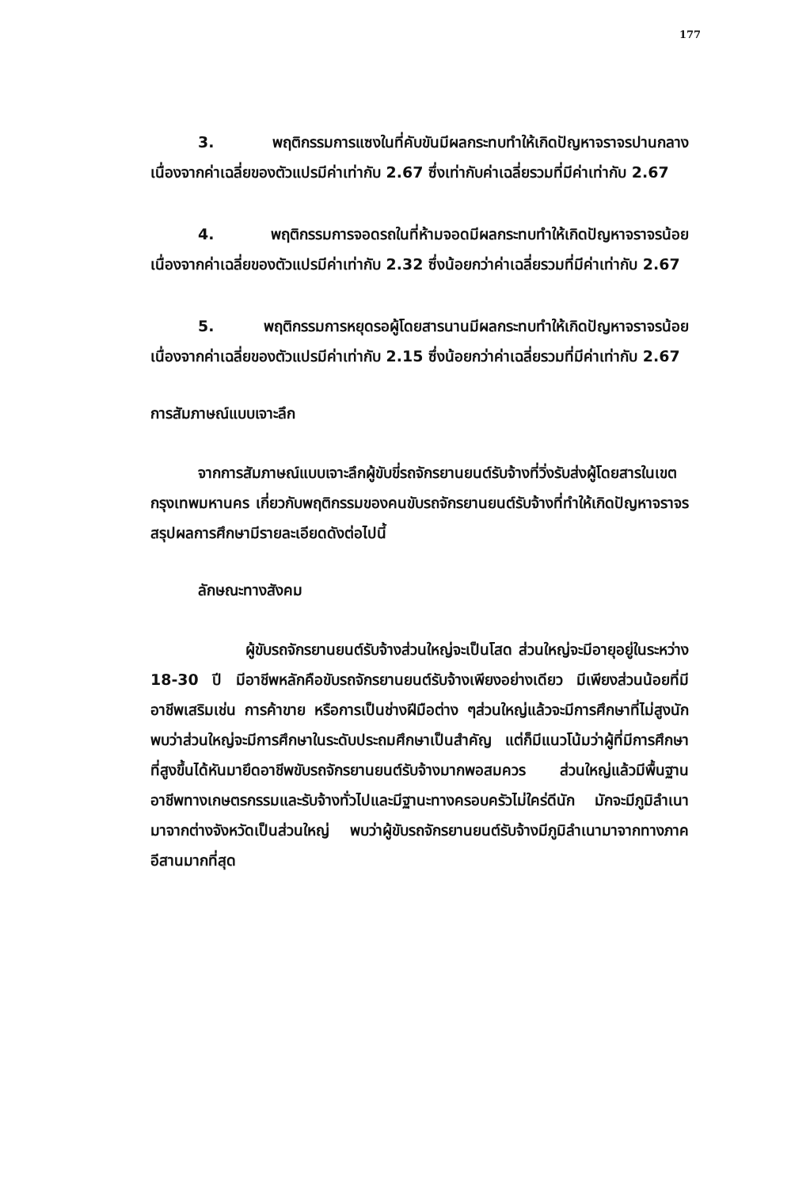177
3. พฤติกรรมการแซงในที่คับขันมีผลกระทบทำให้เกิดปัญหาจราจรปานกลาง เนื่องจากค่าเฉลี่ยของตัวแปรมีค่าเท่ากับ 2.67 ซึ่งเท่ากับค่าเฉลี่ยรวมที่มีค่าเท่ากับ 2.67
4. พฤติกรรมการจอดรถในที่ห้ามจอดมีผลกระทบทำให้เกิดปัญหาจราจรน้อย เนื่องจากค่าเฉลี่ยของตัวแปรมีค่าเท่ากับ 2.32 ซึ่งน้อยกว่าค่าเฉลี่ยรวมที่มีค่าเท่ากับ 2.67
5. พฤติกรรมการหยุดรอผู้โดยสารนานมีผลกระทบทำให้เกิดปัญหาจราจรน้อย เนื่องจากค่าเฉลี่ยของตัวแปรมีค่าเท่ากับ 2.15 ซึ่งน้อยกว่าค่าเฉลี่ยรวมที่มีค่าเท่ากับ 2.67
การสัมภาษณ์แบบเจาะลึก
จากการสัมภาษณ์แบบเจาะลึกผู้ขับขี่รถจักรยานยนต์รับจ้างที่วิ่งรับส่งผู้โดยสารในเขตกรุงเทพมหานคร เกี่ยวกับพฤติกรรมของคนขับรถจักรยานยนต์รับจ้างที่ทำให้เกิดปัญหาจราจร สรุปผลการศึกษามีรายละเอียดดังต่อไปนี้
ลักษณะทางสังคม
ผู้ขับรถจักรยานยนต์รับจ้างส่วนใหญ่จะเป็นโสด ส่วนใหญ่จะมีอายุอยู่ในระหว่าง 18-30 ปี มีอาชีพหลักคือขับรถจักรยานยนต์รับจ้างเพียงอย่างเดียว มีเพียงส่วนน้อยที่มีอาชีพเสริมเช่น การค้าขาย หรือการเป็นช่างฝีมือต่าง ๆส่วนใหญ่แล้วจะมีการศึกษาที่ไม่สูงนัก พบว่าส่วนใหญ่จะมีการศึกษาในระดับประถมศึกษาเป็นสำคัญ แต่ก็มีแนวโน้มว่าผู้ที่มีการศึกษาที่สูงขึ้นได้หันมายึดอาชีพขับรถจักรยานยนต์รับจ้างมากพอสมควร ส่วนใหญ่แล้วมีพื้นฐานอาชีพทางเกษตรกรรมและรับจ้างทั่วไปและมีฐานะทางครอบครัวไม่ใคร่ดีนัก มักจะมีภูมิลำเนามาจากต่างจังหวัดเป็นส่วนใหญ่ พบว่าผู้ขับรถจักรยานยนต์รับจ้างมีภูมิลำเนามาจากทางภาคอีสานมากที่สุด